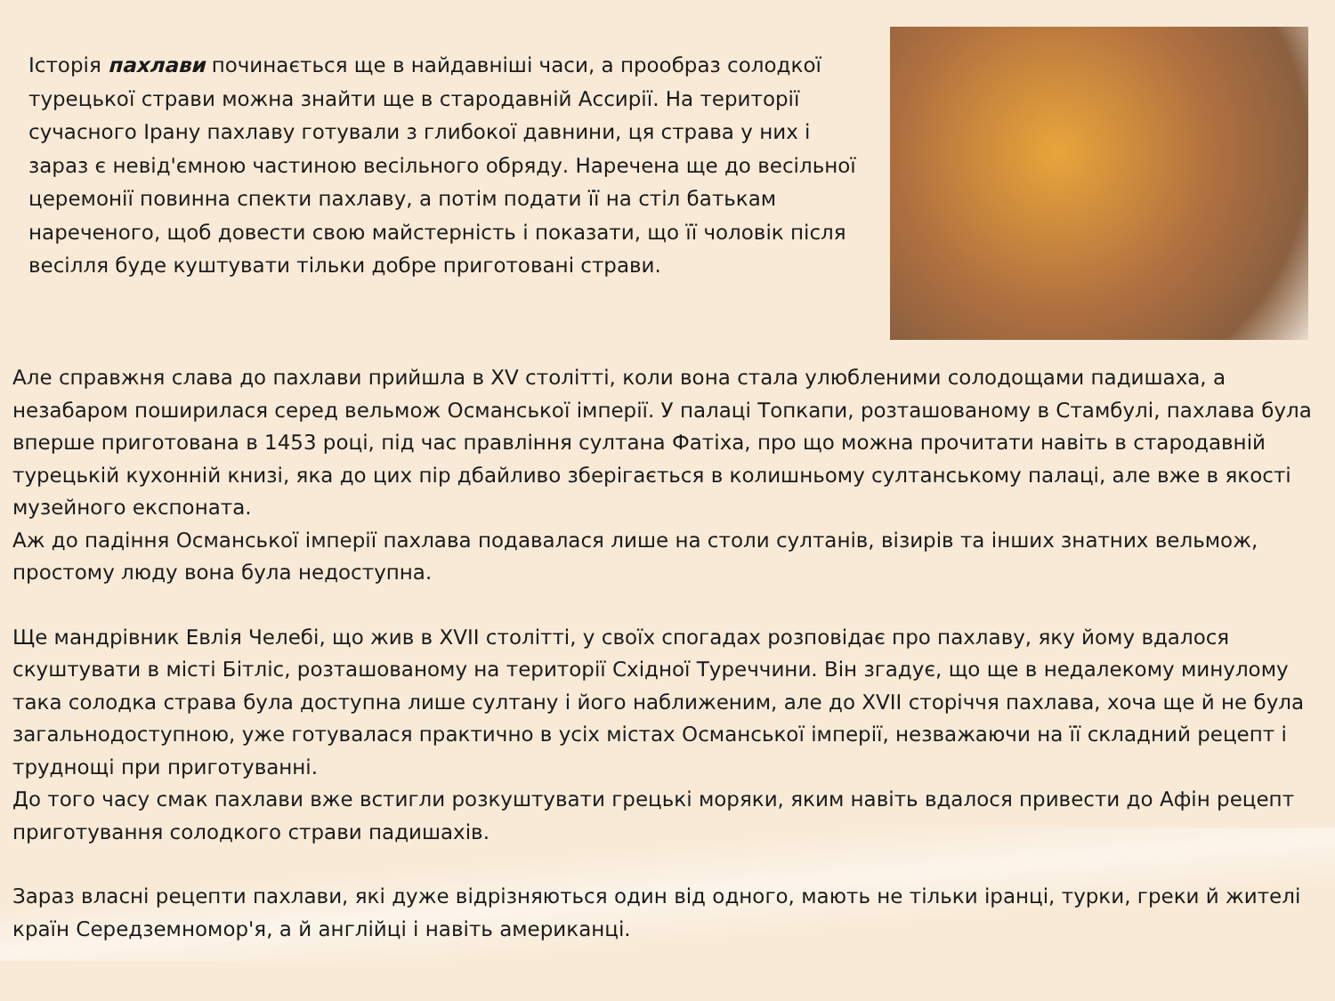Історія пахлави починається ще в найдавніші часи, а прообраз солодкої турецької страви можна знайти ще в стародавній Ассирії. На території сучасного Ірану пахлаву готували з глибокої давнини, ця страва у них і зараз є невід'ємною частиною весільного обряду. Наречена ще до весільної церемонії повинна спекти пахлаву, а потім подати її на стіл батькам нареченого, щоб довести свою майстерність і показати, що її чоловік після весілля буде куштувати тільки добре приготовані страви.
Але справжня слава до пахлави прийшла в XV столітті, коли вона стала улюбленими солодощами падишаха, а незабаром поширилася серед вельмож Османської імперії. У палаці Топкапи, розташованому в Стамбулі, пахлава була вперше приготована в 1453 році, під час правління султана Фатіха, про що можна прочитати навіть в стародавній турецькій кухонній книзі, яка до цих пір дбайливо зберігається в колишньому султанському палаці, але вже в якості музейного експоната.
Аж до падіння Османської імперії пахлава подавалася лише на столи султанів, візирів та інших знатних вельмож, простому люду вона була недоступна.
Ще мандрівник Евлія Челебі, що жив в XVII столітті, у своїх спогадах розповідає про пахлаву, яку йому вдалося скуштувати в місті Бітліс, розташованому на території Східної Туреччини. Він згадує, що ще в недалекому минулому така солодка страва була доступна лише султану і його наближеним, але до XVII сторіччя пахлава, хоча ще й не була загальнодоступною, уже готувалася практично в усіх містах Османської імперії, незважаючи на її складний рецепт і труднощі при приготуванні.
До того часу смак пахлави вже встигли розкуштувати грецькі моряки, яким навіть вдалося привести до Афін рецепт приготування солодкого страви падишахів.
Зараз власні рецепти пахлави, які дуже відрізняються один від одного, мають не тільки іранці, турки, греки й жителі країн Середземномор'я, а й англійці і навіть американці.